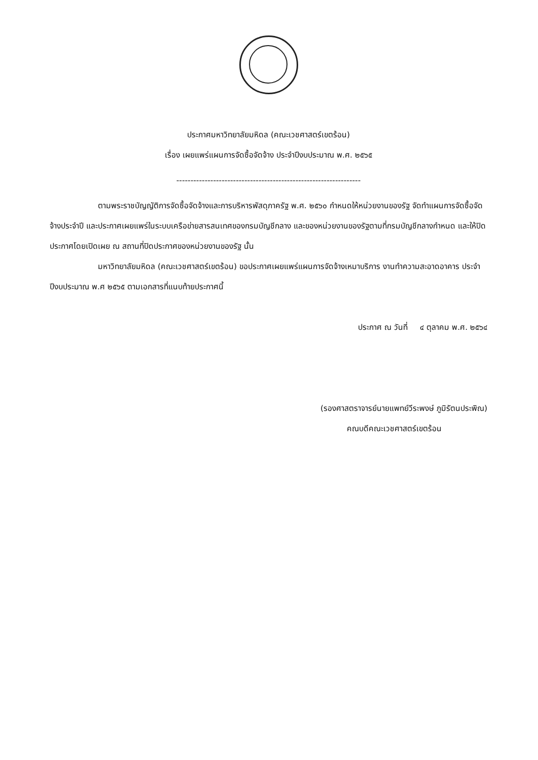ประกาศมหาวิทยาลัยมหิดล (คณะเวชศาสตร์เขตร้อน)
เรื่อง เผยแพร่แผนการจัดซื้อจัดจ้าง ประจำปีงบประมาณ พ.ศ. ๒๕๖๕
-----------------------------------------------------------------
ตามพระราชบัญญัติการจัดซื้อจัดจ้างและการบริหารพัสดุภาครัฐ พ.ศ. ๒๕๖๐ กำหนดให้หน่วยงานของรัฐ จัดทำแผนการจัดซื้อจัดจ้างประจำปี และประกาศเผยแพร่ในระบบเครือข่ายสารสนเทศของกรมบัญชีกลาง และของหน่วยงานของรัฐตามที่กรมบัญชีกลางกำหนด และให้ปิดประกาศโดยเปิดเผย ณ สถานที่ปิดประกาศของหน่วยงานของรัฐ นั้น
มหาวิทยาลัยมหิดล (คณะเวชศาสตร์เขตร้อน) ขอประกาศเผยแพร่แผนการจัดจ้างเหมาบริการ งานทำความสะอาดอาคาร ประจำปีงบประมาณ พ.ศ ๒๕๖๕ ตามเอกสารที่แนบท้ายประกาศนี้
ประกาศ ณ วันที่ ๔ ตุลาคม พ.ศ. ๒๕๖๔
(รองศาสตราจารย์นายแพทย์วีระพงษ์ ภูมิรัตนประพิณ)
คณบดีคณะเวชศาสตร์เขตร้อน